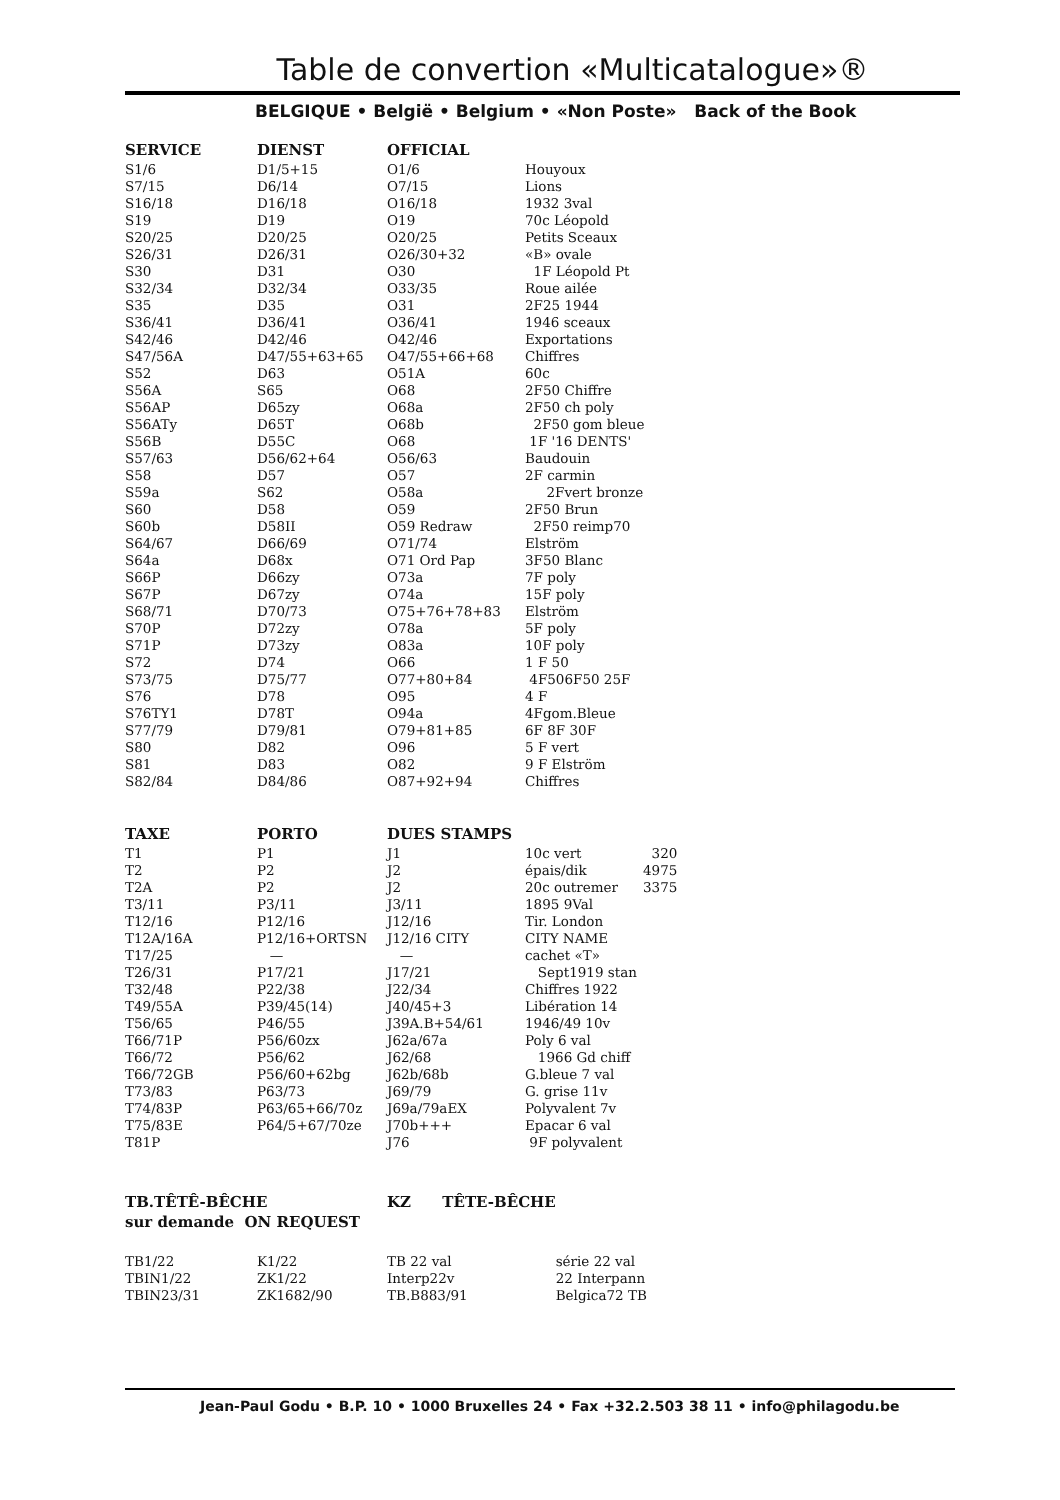Table de convertion «Multicatalogue»®
BELGIQUE • België • Belgium • «Non Poste» Back of the Book
| SERVICE | DIENST | OFFICIAL | |
| --- | --- | --- | --- |
| S1/6 | D1/5+15 | O1/6 | Houyoux |
| S7/15 | D6/14 | O7/15 | Lions |
| S16/18 | D16/18 | O16/18 | 1932 3val |
| S19 | D19 | O19 | 70c Léopold |
| S20/25 | D20/25 | O20/25 | Petits Sceaux |
| S26/31 | D26/31 | O26/30+32 | «B» ovale |
| S30 | D31 | O30 | 1F Léopold Pt |
| S32/34 | D32/34 | O33/35 | Roue ailée |
| S35 | D35 | O31 | 2F25 1944 |
| S36/41 | D36/41 | O36/41 | 1946 sceaux |
| S42/46 | D42/46 | O42/46 | Exportations |
| S47/56A | D47/55+63+65 | O47/55+66+68 | Chiffres |
| S52 | D63 | O51A | 60c |
| S56A | S65 | O68 | 2F50 Chiffre |
| S56AP | D65zy | O68a | 2F50 ch poly |
| S56ATy | D65T | O68b | 2F50 gom bleue |
| S56B | D55C | O68 | 1F '16 DENTS' |
| S57/63 | D56/62+64 | O56/63 | Baudouin |
| S58 | D57 | O57 | 2F carmin |
| S59a | S62 | O58a | 2Fvert bronze |
| S60 | D58 | O59 | 2F50 Brun |
| S60b | D58II | O59 Redraw | 2F50 reimp70 |
| S64/67 | D66/69 | O71/74 | Elström |
| S64a | D68x | O71 Ord Pap | 3F50 Blanc |
| S66P | D66zy | O73a | 7F poly |
| S67P | D67zy | O74a | 15F poly |
| S68/71 | D70/73 | O75+76+78+83 | Elström |
| S70P | D72zy | O78a | 5F poly |
| S71P | D73zy | O83a | 10F poly |
| S72 | D74 | O66 | 1 F 50 |
| S73/75 | D75/77 | O77+80+84 | 4F506F50 25F |
| S76 | D78 | O95 | 4 F |
| S76TY1 | D78T | O94a | 4Fgom.Bleue |
| S77/79 | D79/81 | O79+81+85 | 6F 8F 30F |
| S80 | D82 | O96 | 5 F vert |
| S81 | D83 | O82 | 9 F Elström |
| S82/84 | D84/86 | O87+92+94 | Chiffres |
| TAXE | PORTO | DUES STAMPS | | |
| --- | --- | --- | --- | --- |
| T1 | P1 | J1 | 10c vert | 320 |
| T2 | P2 | J2 | épais/dik | 4975 |
| T2A | P2 | J2 | 20c outremer | 3375 |
| T3/11 | P3/11 | J3/11 | 1895 9Val | |
| T12/16 | P12/16 | J12/16 | Tir. London | |
| T12A/16A | P12/16+ORTSN | J12/16 CITY | CITY NAME | |
| T17/25 | — | — | cachet «T» | |
| T26/31 | P17/21 | J17/21 | Sept1919 stan | |
| T32/48 | P22/38 | J22/34 | Chiffres 1922 | |
| T49/55A | P39/45(14) | J40/45+3 | Libération 14 | |
| T56/65 | P46/55 | J39A.B+54/61 | 1946/49 10v | |
| T66/71P | P56/60zx | J62a/67a | Poly 6 val | |
| T66/72 | P56/62 | J62/68 | 1966 Gd chiff | |
| T66/72GB | P56/60+62bg | J62b/68b | G.bleue 7 val | |
| T73/83 | P63/73 | J69/79 | G. grise 11v | |
| T74/83P | P63/65+66/70z | J69a/79aEX | Polyvalent 7v | |
| T75/83E | P64/5+67/70ze | J70b+++ | Epacar 6 val | |
| T81P | | J76 | 9F polyvalent | |
| TB.TÊTÊ-BÊCHE | | KZ TÊTE-BÊCHE | |
| --- | --- | --- | --- |
| sur demande ON REQUEST | | | |
| TB1/22 | K1/22 | TB 22 val | série 22 val |
| TBIN1/22 | ZK1/22 | Interp22v | 22 Interpann |
| TBIN23/31 | ZK1682/90 | TB.B883/91 | Belgica72 TB |
Jean-Paul Godu • B.P. 10 • 1000 Bruxelles 24 • Fax +32.2.503 38 11 • info@philagodu.be